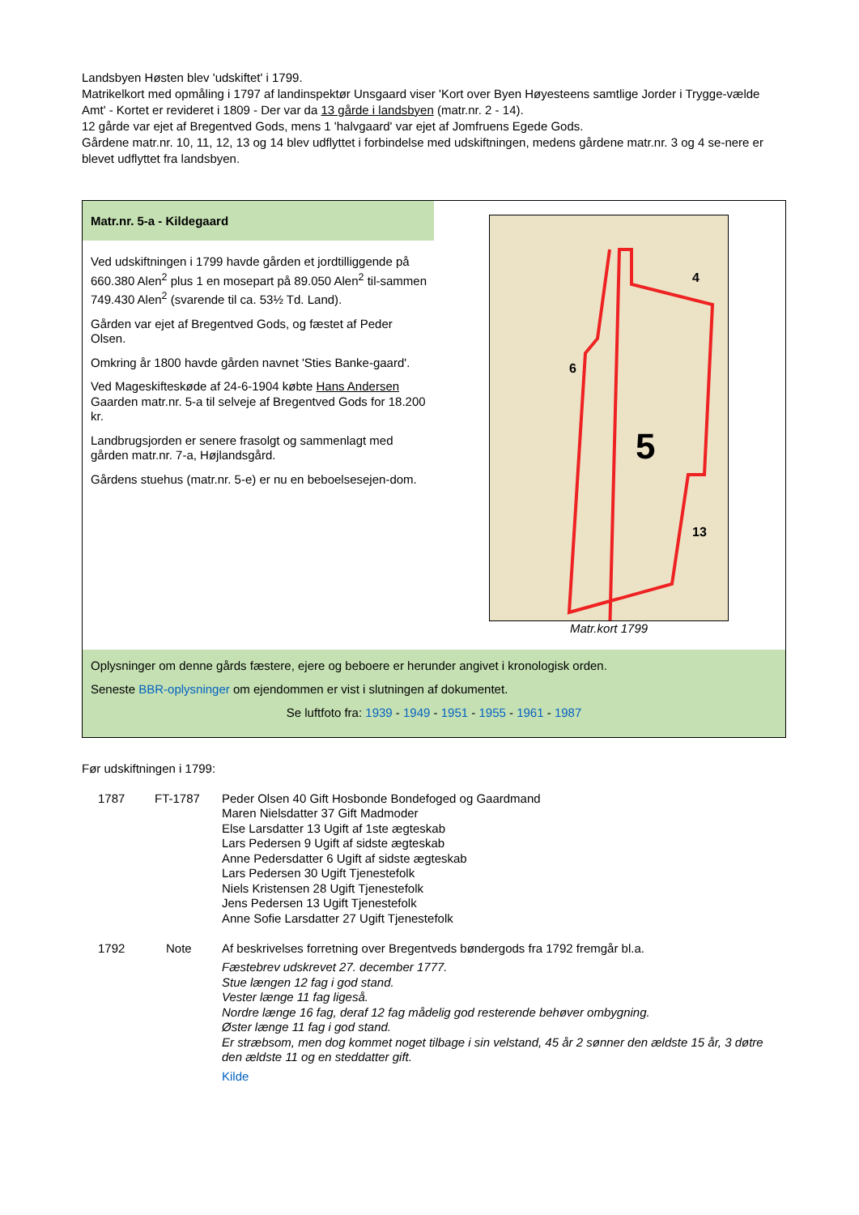Landsbyen Høsten blev 'udskiftet' i 1799.
Matrikelkort med opmåling i 1797 af landinspektør Unsgaard viser 'Kort over Byen Høyesteens samtlige Jorder i Trygge-vælde Amt' - Kortet er revideret i 1809 - Der var da 13 gårde i landsbyen (matr.nr. 2 - 14).
12 gårde var ejet af Bregentved Gods, mens 1 'halvgaard' var ejet af Jomfruens Egede Gods.
Gårdene matr.nr. 10, 11, 12, 13 og 14 blev udflyttet i forbindelse med udskiftningen, medens gårdene matr.nr. 3 og 4 se-nere er blevet udflyttet fra landsbyen.
Matr.nr. 5-a - Kildegaard
Ved udskiftningen i 1799 havde gården et jordtilliggende på 660.380 Alen<sup>2</sup> plus 1 en mosepart på 89.050 Alen<sup>2</sup> til-sammen 749.430 Alen<sup>2</sup> (svarende til ca. 53½ Td. Land).
Gården var ejet af Bregentved Gods, og fæstet af Peder Olsen.
Omkring år 1800 havde gården navnet 'Sties Banke-gaard'.
Ved Mageskifteskøde af 24-6-1904 købte Hans Andersen Gaarden matr.nr. 5-a til selveje af Bregentved Gods for 18.200 kr.
Landbrugsjorden er senere frasolgt og sammenlagt med gården matr.nr. 7-a, Højlandsgård.
Gårdens stuehus (matr.nr. 5-e) er nu en beboelsesejen-dom.
4
6
5
13
Matr.kort 1799
Oplysninger om denne gårds fæstere, ejere og beboere er herunder angivet i kronologisk orden.
Seneste BBR-oplysninger om ejendommen er vist i slutningen af dokumentet.
Se luftfoto fra: 1939 - 1949 - 1951 - 1955 - 1961 - 1987
Før udskiftningen i 1799:
| | 1787 | FT-1787 | Peder Olsen 40 Gift Hosbonde Bondefoged og Gaardmand Maren Nielsdatter 37 Gift Madmoder Else Larsdatter 13 Ugift af 1ste ægteskab Lars Pedersen 9 Ugift af sidste ægteskab Anne Pedersdatter 6 Ugift af sidste ægteskab Lars Pedersen 30 Ugift Tjenestefolk Niels Kristensen 28 Ugift Tjenestefolk Jens Pedersen 13 Ugift Tjenestefolk Anne Sofie Larsdatter 27 Ugift Tjenestefolk |
| | 1792 | Note | Af beskrivelses forretning over Bregentveds bøndergods fra 1792 fremgår bl.a. Fæstebrev udskrevet 27. december 1777. Stue længen 12 fag i god stand. Vester længe 11 fag ligeså. Nordre længe 16 fag, deraf 12 fag mådelig god resterende behøver ombygning. Øster længe 11 fag i god stand. Er stræbsom, men dog kommet noget tilbage i sin velstand, 45 år 2 sønner den ældste 15 år, 3 døtre den ældste 11 og en steddatter gift. Kilde |